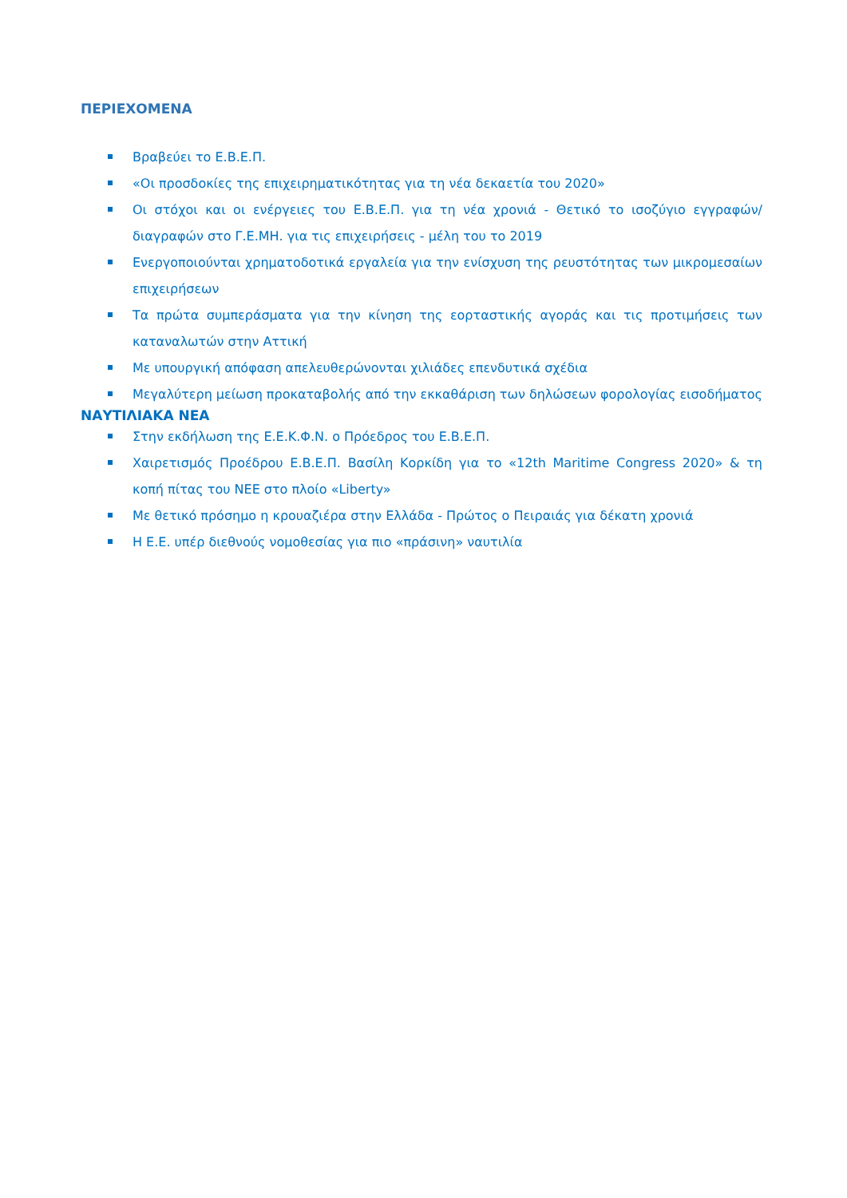ΠΕΡΙΕΧΟΜΕΝΑ
Βραβεύει το Ε.Β.Ε.Π.
«Οι προσδοκίες της επιχειρηματικότητας για τη νέα δεκαετία του 2020»
Οι στόχοι και οι ενέργειες του Ε.Β.Ε.Π. για τη νέα χρονιά - Θετικό το ισοζύγιο εγγραφών/διαγραφών στο Γ.Ε.ΜΗ. για τις επιχειρήσεις - μέλη του το 2019
Ενεργοποιούνται χρηματοδοτικά εργαλεία για την ενίσχυση της ρευστότητας των μικρομεσαίων επιχειρήσεων
Τα πρώτα συμπεράσματα για την κίνηση της εορταστικής αγοράς και τις προτιμήσεις των καταναλωτών στην Αττική
Με υπουργική απόφαση απελευθερώνονται χιλιάδες επενδυτικά σχέδια
Μεγαλύτερη μείωση προκαταβολής από την εκκαθάριση των δηλώσεων φορολογίας εισοδήματος
ΝΑΥΤΙΛΙΑΚΑ ΝΕΑ
Στην εκδήλωση της Ε.Ε.Κ.Φ.Ν. ο Πρόεδρος του Ε.Β.Ε.Π.
Χαιρετισμός Προέδρου Ε.Β.Ε.Π. Βασίλη Κορκίδη για το «12th Maritime Congress 2020» & τη κοπή πίτας του ΝΕΕ στο πλοίο «Liberty»
Με θετικό πρόσημο η κρουαζιέρα στην Ελλάδα - Πρώτος ο Πειραιάς για δέκατη χρονιά
Η Ε.Ε. υπέρ διεθνούς νομοθεσίας για πιο «πράσινη» ναυτιλία